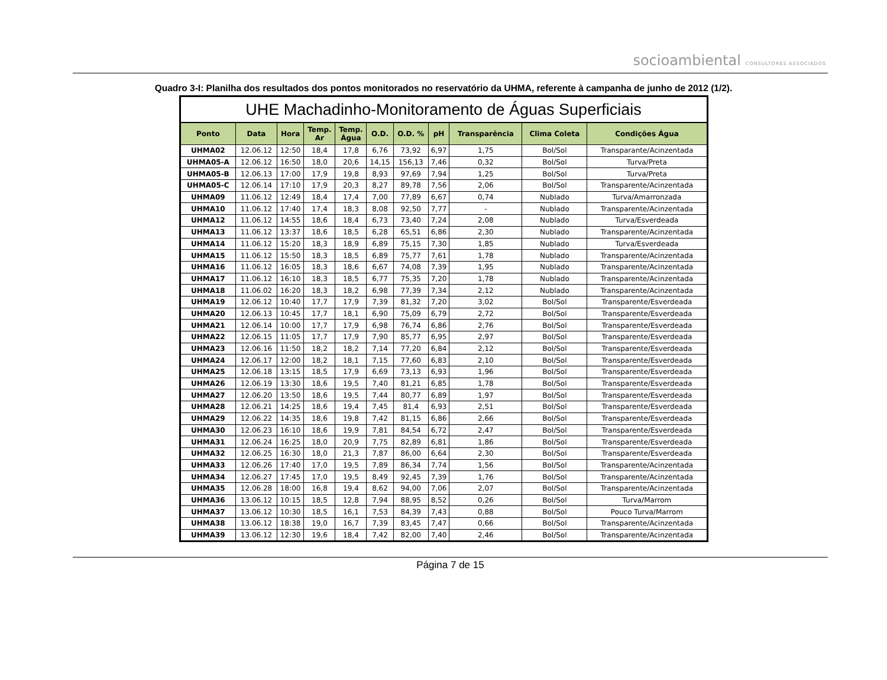socioambiental CONSULTORES ASSOCIADOS
Quadro 3-I: Planilha dos resultados dos pontos monitorados no reservatório da UHMA, referente à campanha de junho de 2012 (1/2).
| UHE Machadinho-Monitoramento de Águas Superficiais | | | | | | | | | | |
| --- | --- | --- | --- | --- | --- | --- | --- | --- | --- | --- |
| Ponto | Data | Hora | Temp. Ar | Temp. Água | O.D. | O.D. % | pH | Transparência | Clima Coleta | Condições Água |
| UHMA02 | 12.06.12 | 12:50 | 18,4 | 17,8 | 6,76 | 73,92 | 6,97 | 1,75 | Bol/Sol | Transparante/Acinzentada |
| UHMA05-A | 12.06.12 | 16:50 | 18,0 | 20,6 | 14,15 | 156,13 | 7,46 | 0,32 | Bol/Sol | Turva/Preta |
| UHMA05-B | 12.06.13 | 17:00 | 17,9 | 19,8 | 8,93 | 97,69 | 7,94 | 1,25 | Bol/Sol | Turva/Preta |
| UHMA05-C | 12.06.14 | 17:10 | 17,9 | 20,3 | 8,27 | 89,78 | 7,56 | 2,06 | Bol/Sol | Transparente/Acinzentada |
| UHMA09 | 11.06.12 | 12:49 | 18,4 | 17,4 | 7,00 | 77,89 | 6,67 | 0,74 | Nublado | Turva/Amarronzada |
| UHMA10 | 11.06.12 | 17:40 | 17,4 | 18,3 | 8,08 | 92,50 | 7,77 | - | Nublado | Transparente/Acinzentada |
| UHMA12 | 11.06.12 | 14:55 | 18,6 | 18,4 | 6,73 | 73,40 | 7,24 | 2,08 | Nublado | Turva/Esverdeada |
| UHMA13 | 11.06.12 | 13:37 | 18,6 | 18,5 | 6,28 | 65,51 | 6,86 | 2,30 | Nublado | Transparente/Acinzentada |
| UHMA14 | 11.06.12 | 15:20 | 18,3 | 18,9 | 6,89 | 75,15 | 7,30 | 1,85 | Nublado | Turva/Esverdeada |
| UHMA15 | 11.06.12 | 15:50 | 18,3 | 18,5 | 6,89 | 75,77 | 7,61 | 1,78 | Nublado | Transparente/Acinzentada |
| UHMA16 | 11.06.12 | 16:05 | 18,3 | 18,6 | 6,67 | 74,08 | 7,39 | 1,95 | Nublado | Transparente/Acinzentada |
| UHMA17 | 11.06.12 | 16:10 | 18,3 | 18,5 | 6,77 | 75,35 | 7,20 | 1,78 | Nublado | Transparente/Acinzentada |
| UHMA18 | 11.06.02 | 16:20 | 18,3 | 18,2 | 6,98 | 77,39 | 7,34 | 2,12 | Nublado | Transparente/Acinzentada |
| UHMA19 | 12.06.12 | 10:40 | 17,7 | 17,9 | 7,39 | 81,32 | 7,20 | 3,02 | Bol/Sol | Transparente/Esverdeada |
| UHMA20 | 12.06.13 | 10:45 | 17,7 | 18,1 | 6,90 | 75,09 | 6,79 | 2,72 | Bol/Sol | Transparente/Esverdeada |
| UHMA21 | 12.06.14 | 10:00 | 17,7 | 17,9 | 6,98 | 76,74 | 6,86 | 2,76 | Bol/Sol | Transparente/Esverdeada |
| UHMA22 | 12.06.15 | 11:05 | 17,7 | 17,9 | 7,90 | 85,77 | 6,95 | 2,97 | Bol/Sol | Transparente/Esverdeada |
| UHMA23 | 12.06.16 | 11:50 | 18,2 | 18,2 | 7,14 | 77,20 | 6,84 | 2,12 | Bol/Sol | Transparente/Esverdeada |
| UHMA24 | 12.06.17 | 12:00 | 18,2 | 18,1 | 7,15 | 77,60 | 6,83 | 2,10 | Bol/Sol | Transparente/Esverdeada |
| UHMA25 | 12.06.18 | 13:15 | 18,5 | 17,9 | 6,69 | 73,13 | 6,93 | 1,96 | Bol/Sol | Transparente/Esverdeada |
| UHMA26 | 12.06.19 | 13:30 | 18,6 | 19,5 | 7,40 | 81,21 | 6,85 | 1,78 | Bol/Sol | Transparente/Esverdeada |
| UHMA27 | 12.06.20 | 13:50 | 18,6 | 19,5 | 7,44 | 80,77 | 6,89 | 1,97 | Bol/Sol | Transparente/Esverdeada |
| UHMA28 | 12.06.21 | 14:25 | 18,6 | 19,4 | 7,45 | 81,4 | 6,93 | 2,51 | Bol/Sol | Transparente/Esverdeada |
| UHMA29 | 12.06.22 | 14:35 | 18,6 | 19,8 | 7,42 | 81,15 | 6,86 | 2,66 | Bol/Sol | Transparente/Esverdeada |
| UHMA30 | 12.06.23 | 16:10 | 18,6 | 19,9 | 7,81 | 84,54 | 6,72 | 2,47 | Bol/Sol | Transparente/Esverdeada |
| UHMA31 | 12.06.24 | 16:25 | 18,0 | 20,9 | 7,75 | 82,89 | 6,81 | 1,86 | Bol/Sol | Transparente/Esverdeada |
| UHMA32 | 12.06.25 | 16:30 | 18,0 | 21,3 | 7,87 | 86,00 | 6,64 | 2,30 | Bol/Sol | Transparente/Esverdeada |
| UHMA33 | 12.06.26 | 17:40 | 17,0 | 19,5 | 7,89 | 86,34 | 7,74 | 1,56 | Bol/Sol | Transparente/Acinzentada |
| UHMA34 | 12.06.27 | 17:45 | 17,0 | 19,5 | 8,49 | 92,45 | 7,39 | 1,76 | Bol/Sol | Transparente/Acinzentada |
| UHMA35 | 12.06.28 | 18:00 | 16,8 | 19,4 | 8,62 | 94,00 | 7,06 | 2,07 | Bol/Sol | Transparente/Acinzentada |
| UHMA36 | 13.06.12 | 10:15 | 18,5 | 12,8 | 7,94 | 88,95 | 8,52 | 0,26 | Bol/Sol | Turva/Marrom |
| UHMA37 | 13.06.12 | 10:30 | 18,5 | 16,1 | 7,53 | 84,39 | 7,43 | 0,88 | Bol/Sol | Pouco Turva/Marrom |
| UHMA38 | 13.06.12 | 18:38 | 19,0 | 16,7 | 7,39 | 83,45 | 7,47 | 0,66 | Bol/Sol | Transparente/Acinzentada |
| UHMA39 | 13.06.12 | 12:30 | 19,6 | 18,4 | 7,42 | 82,00 | 7,40 | 2,46 | Bol/Sol | Transparente/Acinzentada |
Página 7 de 15